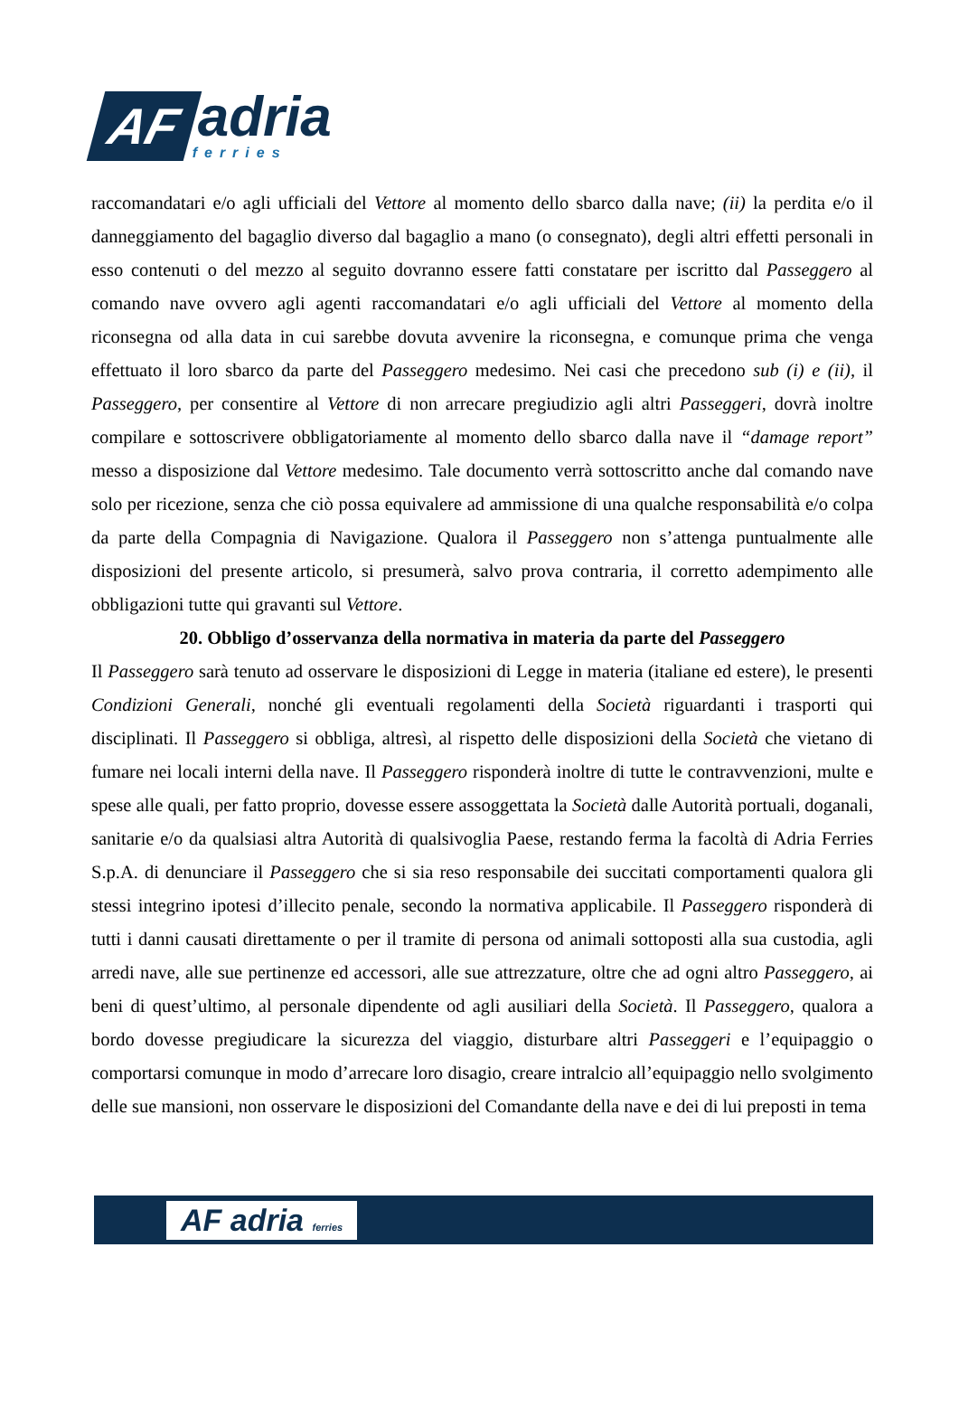AF
adria
ferries
raccomandatari e/o agli ufficiali del Vettore al momento dello sbarco dalla nave; (ii) la perdita e/o il danneggiamento del bagaglio diverso dal bagaglio a mano (o consegnato), degli altri effetti personali in esso contenuti o del mezzo al seguito dovranno essere fatti constatare per iscritto dal Passeggero al comando nave ovvero agli agenti raccomandatari e/o agli ufficiali del Vettore al momento della riconsegna od alla data in cui sarebbe dovuta avvenire la riconsegna, e comunque prima che venga effettuato il loro sbarco da parte del Passeggero medesimo. Nei casi che precedono sub (i) e (ii), il Passeggero, per consentire al Vettore di non arrecare pregiudizio agli altri Passeggeri, dovrà inoltre compilare e sottoscrivere obbligatoriamente al momento dello sbarco dalla nave il “damage report” messo a disposizione dal Vettore medesimo. Tale documento verrà sottoscritto anche dal comando nave solo per ricezione, senza che ciò possa equivalere ad ammissione di una qualche responsabilità e/o colpa da parte della Compagnia di Navigazione. Qualora il Passeggero non s’attenga puntualmente alle disposizioni del presente articolo, si presumerà, salvo prova contraria, il corretto adempimento alle obbligazioni tutte qui gravanti sul Vettore.
20. Obbligo d’osservanza della normativa in materia da parte del Passeggero
Il Passeggero sarà tenuto ad osservare le disposizioni di Legge in materia (italiane ed estere), le presenti Condizioni Generali, nonché gli eventuali regolamenti della Società riguardanti i trasporti qui disciplinati. Il Passeggero si obbliga, altresì, al rispetto delle disposizioni della Società che vietano di fumare nei locali interni della nave. Il Passeggero risponderà inoltre di tutte le contravvenzioni, multe e spese alle quali, per fatto proprio, dovesse essere assoggettata la Società dalle Autorità portuali, doganali, sanitarie e/o da qualsiasi altra Autorità di qualsivoglia Paese, restando ferma la facoltà di Adria Ferries S.p.A. di denunciare il Passeggero che si sia reso responsabile dei succitati comportamenti qualora gli stessi integrino ipotesi d’illecito penale, secondo la normativa applicabile. Il Passeggero risponderà di tutti i danni causati direttamente o per il tramite di persona od animali sottoposti alla sua custodia, agli arredi nave, alle sue pertinenze ed accessori, alle sue attrezzature, oltre che ad ogni altro Passeggero, ai beni di quest’ultimo, al personale dipendente od agli ausiliari della Società. Il Passeggero, qualora a bordo dovesse pregiudicare la sicurezza del viaggio, disturbare altri Passeggeri e l’equipaggio o comportarsi comunque in modo d’arrecare loro disagio, creare intralcio all’equipaggio nello svolgimento delle sue mansioni, non osservare le disposizioni del Comandante della nave e dei di lui preposti in tema
AF adria ferries